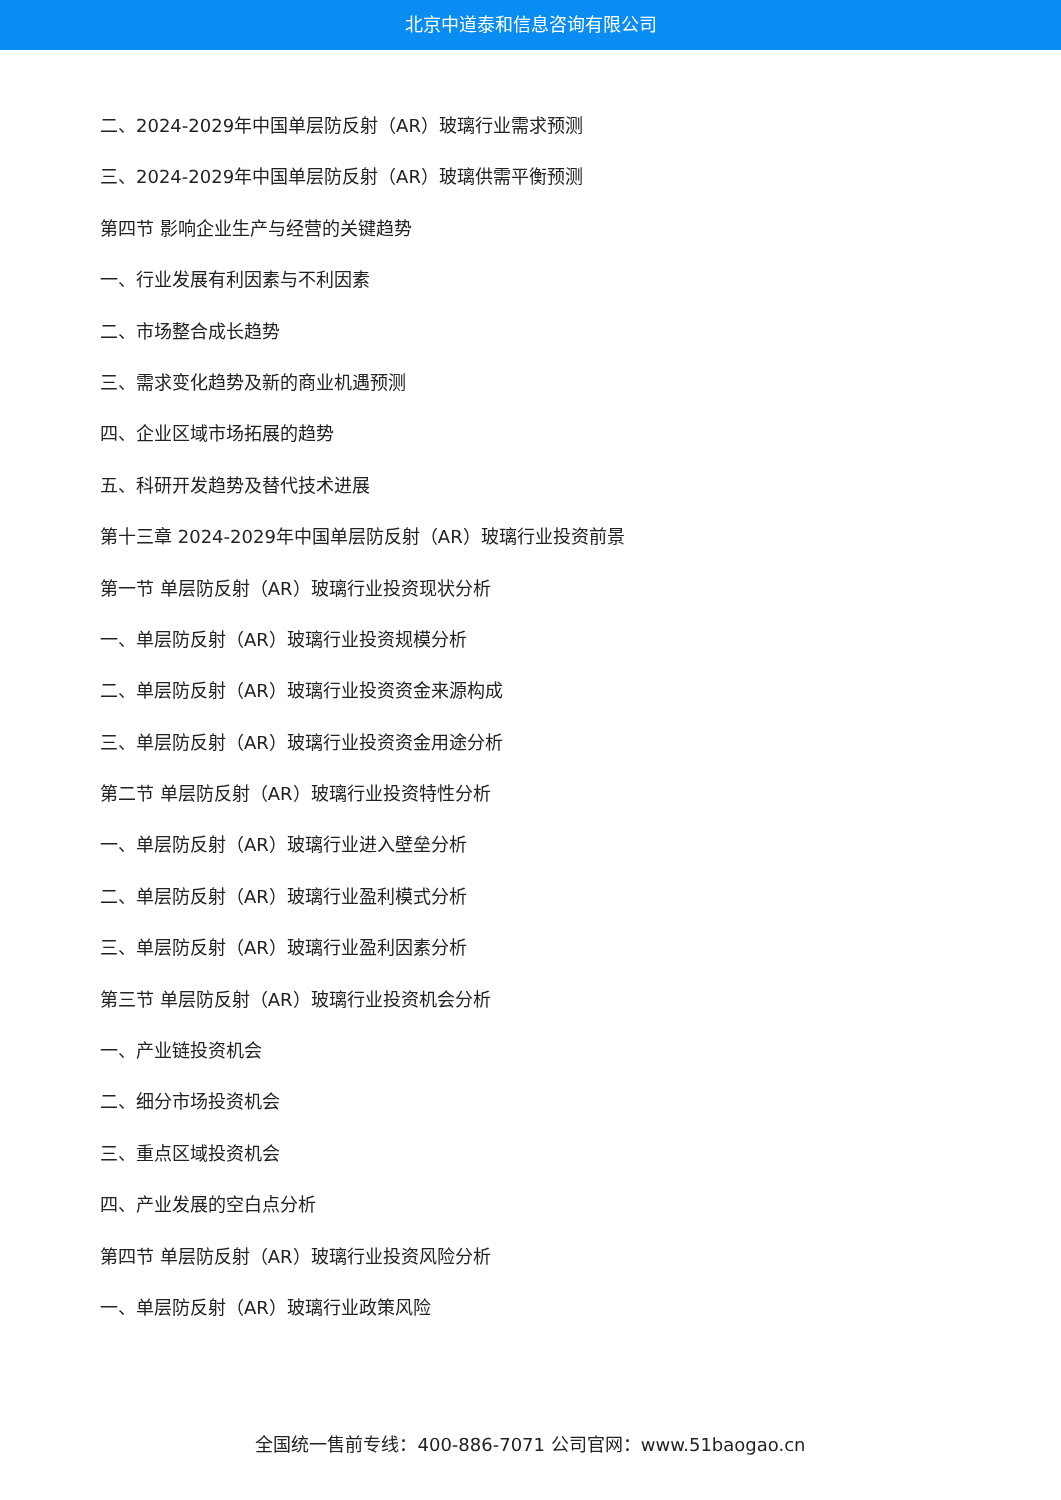北京中道泰和信息咨询有限公司
二、2024-2029年中国单层防反射（AR）玻璃行业需求预测
三、2024-2029年中国单层防反射（AR）玻璃供需平衡预测
第四节 影响企业生产与经营的关键趋势
一、行业发展有利因素与不利因素
二、市场整合成长趋势
三、需求变化趋势及新的商业机遇预测
四、企业区域市场拓展的趋势
五、科研开发趋势及替代技术进展
第十三章 2024-2029年中国单层防反射（AR）玻璃行业投资前景
第一节 单层防反射（AR）玻璃行业投资现状分析
一、单层防反射（AR）玻璃行业投资规模分析
二、单层防反射（AR）玻璃行业投资资金来源构成
三、单层防反射（AR）玻璃行业投资资金用途分析
第二节 单层防反射（AR）玻璃行业投资特性分析
一、单层防反射（AR）玻璃行业进入壁垒分析
二、单层防反射（AR）玻璃行业盈利模式分析
三、单层防反射（AR）玻璃行业盈利因素分析
第三节 单层防反射（AR）玻璃行业投资机会分析
一、产业链投资机会
二、细分市场投资机会
三、重点区域投资机会
四、产业发展的空白点分析
第四节 单层防反射（AR）玻璃行业投资风险分析
一、单层防反射（AR）玻璃行业政策风险
全国统一售前专线：400-886-7071 公司官网：www.51baogao.cn